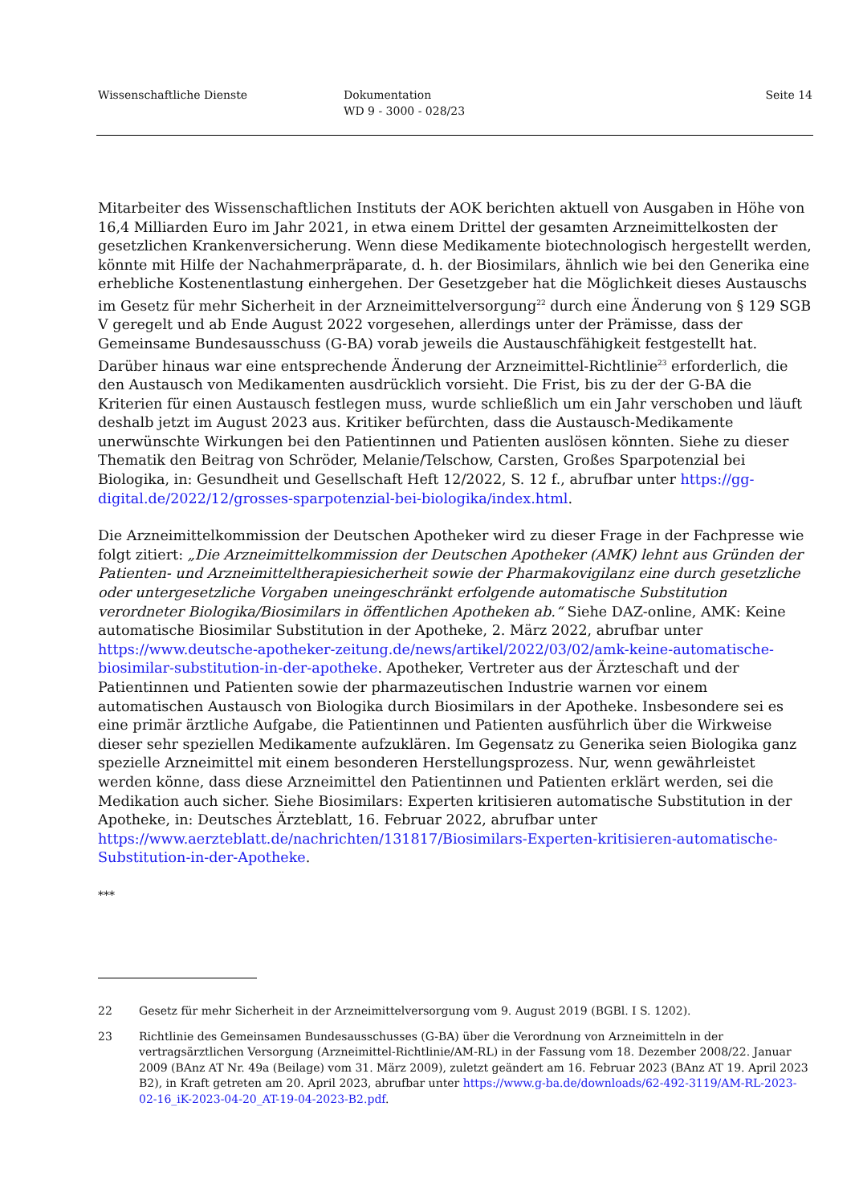Wissenschaftliche Dienste Dokumentation
WD 9 - 3000 - 028/23
Seite 14
Mitarbeiter des Wissenschaftlichen Instituts der AOK berichten aktuell von Ausgaben in Höhe von 16,4 Milliarden Euro im Jahr 2021, in etwa einem Drittel der gesamten Arzneimittelkosten der gesetzlichen Krankenversicherung. Wenn diese Medikamente biotechnologisch hergestellt werden, könnte mit Hilfe der Nachahmerpräparate, d. h. der Biosimilars, ähnlich wie bei den Generika eine erhebliche Kostenentlastung einhergehen. Der Gesetzgeber hat die Möglichkeit dieses Austauschs im Gesetz für mehr Sicherheit in der Arzneimittelversorgung<sup>22</sup> durch eine Änderung von § 129 SGB V geregelt und ab Ende August 2022 vorgesehen, allerdings unter der Prämisse, dass der Gemeinsame Bundesausschuss (G-BA) vorab jeweils die Austauschfähigkeit festgestellt hat. Darüber hinaus war eine entsprechende Änderung der Arzneimittel-Richtlinie<sup>23</sup> erforderlich, die den Austausch von Medikamenten ausdrücklich vorsieht. Die Frist, bis zu der der G-BA die Kriterien für einen Austausch festlegen muss, wurde schließlich um ein Jahr verschoben und läuft deshalb jetzt im August 2023 aus. Kritiker befürchten, dass die Austausch-Medikamente unerwünschte Wirkungen bei den Patientinnen und Patienten auslösen könnten. Siehe zu dieser Thematik den Beitrag von Schröder, Melanie/Telschow, Carsten, Großes Sparpotenzial bei Biologika, in: Gesundheit und Gesellschaft Heft 12/2022, S. 12 f., abrufbar unter https://gg-digital.de/2022/12/grosses-sparpotenzial-bei-biologika/index.html.
Die Arzneimittelkommission der Deutschen Apotheker wird zu dieser Frage in der Fachpresse wie folgt zitiert: „Die Arzneimittelkommission der Deutschen Apotheker (AMK) lehnt aus Gründen der Patienten- und Arzneimitteltherapiesicherheit sowie der Pharmakovigilanz eine durch gesetzliche oder untergesetzliche Vorgaben uneingeschränkt erfolgende automatische Substitution verordneter Biologika/Biosimilars in öffentlichen Apotheken ab.“ Siehe DAZ-online, AMK: Keine automatische Biosimilar Substitution in der Apotheke, 2. März 2022, abrufbar unter https://www.deutsche-apotheker-zeitung.de/news/artikel/2022/03/02/amk-keine-automatische-biosimilar-substitution-in-der-apotheke. Apotheker, Vertreter aus der Ärzteschaft und der Patientinnen und Patienten sowie der pharmazeutischen Industrie warnen vor einem automatischen Austausch von Biologika durch Biosimilars in der Apotheke. Insbesondere sei es eine primär ärztliche Aufgabe, die Patientinnen und Patienten ausführlich über die Wirkweise dieser sehr speziellen Medikamente aufzuklären. Im Gegensatz zu Generika seien Biologika ganz spezielle Arzneimittel mit einem besonderen Herstellungsprozess. Nur, wenn gewährleistet werden könne, dass diese Arzneimittel den Patientinnen und Patienten erklärt werden, sei die Medikation auch sicher. Siehe Biosimilars: Experten kritisieren automatische Substitution in der Apotheke, in: Deutsches Ärzteblatt, 16. Februar 2022, abrufbar unter https://www.aerzteblatt.de/nachrichten/131817/Biosimilars-Experten-kritisieren-automatische-Substitution-in-der-Apotheke.
***
22 Gesetz für mehr Sicherheit in der Arzneimittelversorgung vom 9. August 2019 (BGBl. I S. 1202).
23 Richtlinie des Gemeinsamen Bundesausschusses (G-BA) über die Verordnung von Arzneimitteln in der vertragsärztlichen Versorgung (Arzneimittel-Richtlinie/AM-RL) in der Fassung vom 18. Dezember 2008/22. Januar 2009 (BAnz AT Nr. 49a (Beilage) vom 31. März 2009), zuletzt geändert am 16. Februar 2023 (BAnz AT 19. April 2023 B2), in Kraft getreten am 20. April 2023, abrufbar unter https://www.g-ba.de/downloads/62-492-3119/AM-RL-2023-02-16_iK-2023-04-20_AT-19-04-2023-B2.pdf.